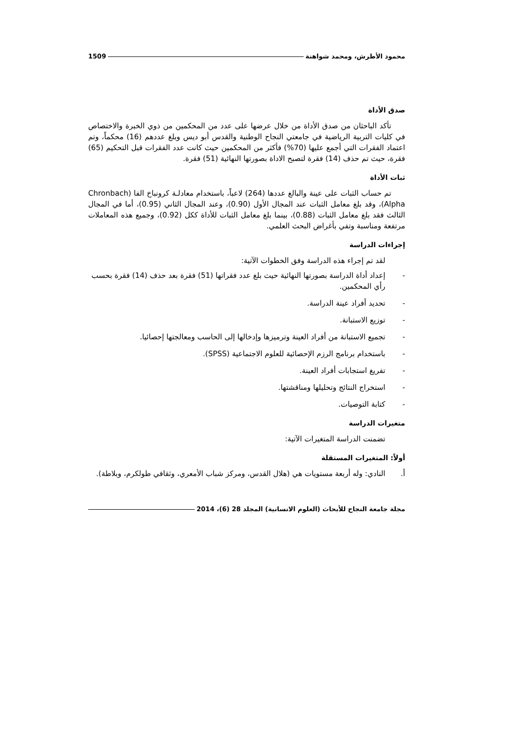محمود الأطرش، ومحمد شواهنة 1509
صدق الأداة
تأكد الباحثان من صدق الأداة من خلال عرضها على عدد من المحكمين من ذوي الخبرة والاختصاص في كليات التربية الرياضية في جامعتي النجاح الوطنية والقدس أبو ديس وبلغ عددهم (16) محكماً، وتم اعتماد الفقرات التي أجمع عليها (70%) فأكثر من المحكمين حيث كانت عدد الفقرات قبل التحكيم (65) فقرة، حيث تم حذف (14) فقرة لتصبح الاداة بصورتها النهائية (51) فقرة.
ثبات الأداة
تم حساب الثبات على عينة والبالغ عددها (264) لاعباً، باستخدام معادلـة كرونباخ الفا (Chronbach Alpha)، وقد بلغ معامل الثبات عند المجال الأول (0.90)، وعند المجال الثاني (0.95)، أما في المجال الثالث فقد بلغ معامل الثبات (0.88)، بينما بلغ معامل الثبات للأداة ككل (0.92)، وجميع هذه المعاملات مرتفعة ومناسبة وتفي بأغراض البحث العلمي.
إجراءات الدراسة
لقد تم إجراء هذه الدراسة وفق الخطوات الآتية:
- إعداد أداة الدراسة بصورتها النهائية حيث بلغ عدد فقراتها (51) فقرة بعد حذف (14) فقرة بحسب رأي المحكمين.
- تحديد أفراد عينة الدراسة.
- توزيع الاستبانة.
- تجميع الاستبانة من أفراد العينة وترميزها وإدخالها إلى الحاسب ومعالجتها إحصائيا.
- باستخدام برنامج الرزم الإحصائية للعلوم الاجتماعية (SPSS).
- تفريغ استجابات أفراد العينة.
- استخراج النتائج وتحليلها ومناقشتها.
- كتابة التوصيات.
متغيرات الدراسة
تضمنت الدراسة المتغيرات الآتية:
أولاً: المتغيرات المستقلة
أ. النادي: وله أربعة مستويات هي (هلال القدس، ومركز شباب الأمعري، وثقافي طولكرم، وبلاطة).
مجلة جامعة النجاح للأبحاث (العلوم الانسانية) المجلد 28 (6)، 2014